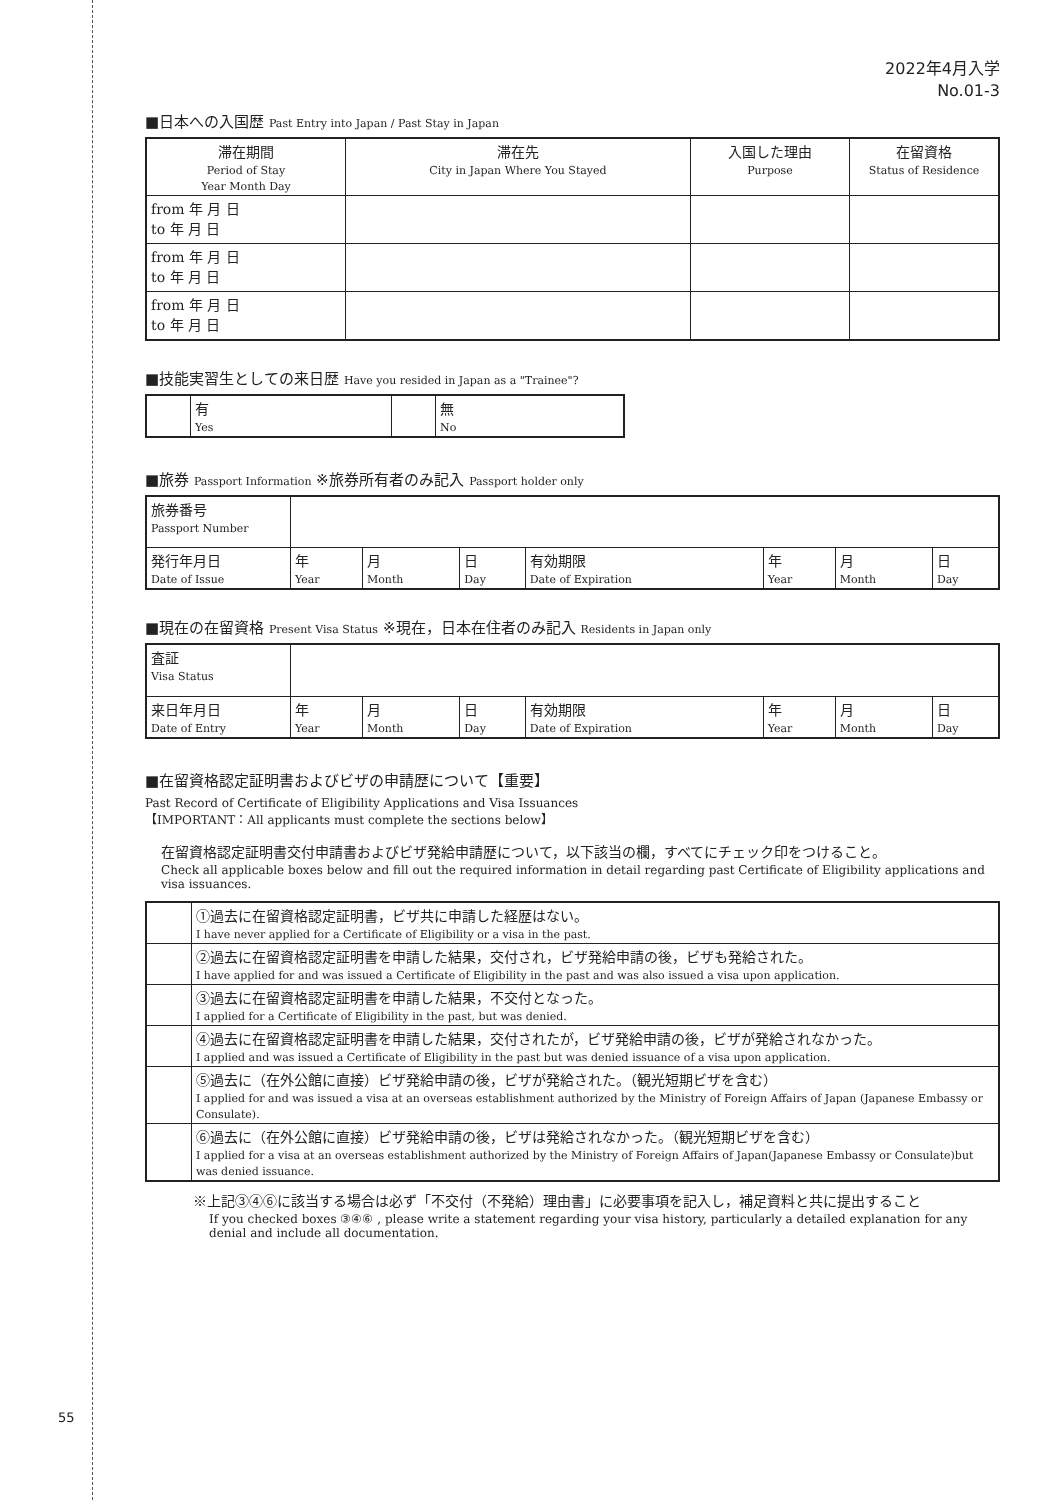55
2022年4月入学
No.01-3
■日本への入国歴 Past Entry into Japan / Past Stay in Japan
| 滞在期間 Period of Stay Year Month Day | 滞在先 City in Japan Where You Stayed | 入国した理由 Purpose | 在留資格 Status of Residence |
| --- | --- | --- | --- |
| from 年 月 日 to 年 月 日 | | | |
| from 年 月 日 to 年 月 日 | | | |
| from 年 月 日 to 年 月 日 | | | |
■技能実習生としての来日歴 Have you resided in Japan as a "Trainee"?
| | 有 Yes | | 無 No |
■旅券 Passport Information ※旅券所有者のみ記入 Passport holder only
| 旅券番号 Passport Number | | | | | | | |
| 発行年月日 Date of Issue | 年 Year | 月 Month | 日 Day | 有効期限 Date of Expiration | 年 Year | 月 Month | 日 Day |
■現在の在留資格 Present Visa Status ※現在，日本在住者のみ記入 Residents in Japan only
| 査証 Visa Status | | | | | | | |
| 来日年月日 Date of Entry | 年 Year | 月 Month | 日 Day | 有効期限 Date of Expiration | 年 Year | 月 Month | 日 Day |
■在留資格認定証明書およびビザの申請歴について【重要】
Past Record of Certificate of Eligibility Applications and Visa Issuances
【IMPORTANT：All applicants must complete the sections below】
在留資格認定証明書交付申請書およびビザ発給申請歴について，以下該当の欄，すべてにチェック印をつけること。
Check all applicable boxes below and fill out the required information in detail regarding past Certificate of Eligibility applications and visa issuances.
| | ①過去に在留資格認定証明書，ビザ共に申請した経歴はない。 I have never applied for a Certificate of Eligibility or a visa in the past. |
| | ②過去に在留資格認定証明書を申請した結果，交付され，ビザ発給申請の後，ビザも発給された。 I have applied for and was issued a Certificate of Eligibility in the past and was also issued a visa upon application. |
| | ③過去に在留資格認定証明書を申請した結果，不交付となった。 I applied for a Certificate of Eligibility in the past, but was denied. |
| | ④過去に在留資格認定証明書を申請した結果，交付されたが，ビザ発給申請の後，ビザが発給されなかった。 I applied and was issued a Certificate of Eligibility in the past but was denied issuance of a visa upon application. |
| | ⑤過去に（在外公館に直接）ビザ発給申請の後，ビザが発給された。（観光短期ビザを含む） I applied for and was issued a visa at an overseas establishment authorized by the Ministry of Foreign Affairs of Japan (Japanese Embassy or Consulate). |
| | ⑥過去に（在外公館に直接）ビザ発給申請の後，ビザは発給されなかった。（観光短期ビザを含む） I applied for a visa at an overseas establishment authorized by the Ministry of Foreign Affairs of Japan(Japanese Embassy or Consulate)but was denied issuance. |
※上記③④⑥に該当する場合は必ず「不交付（不発給）理由書」に必要事項を記入し，補足資料と共に提出すること
If you checked boxes ③④⑥ , please write a statement regarding your visa history, particularly a detailed explanation for any denial and include all documentation.